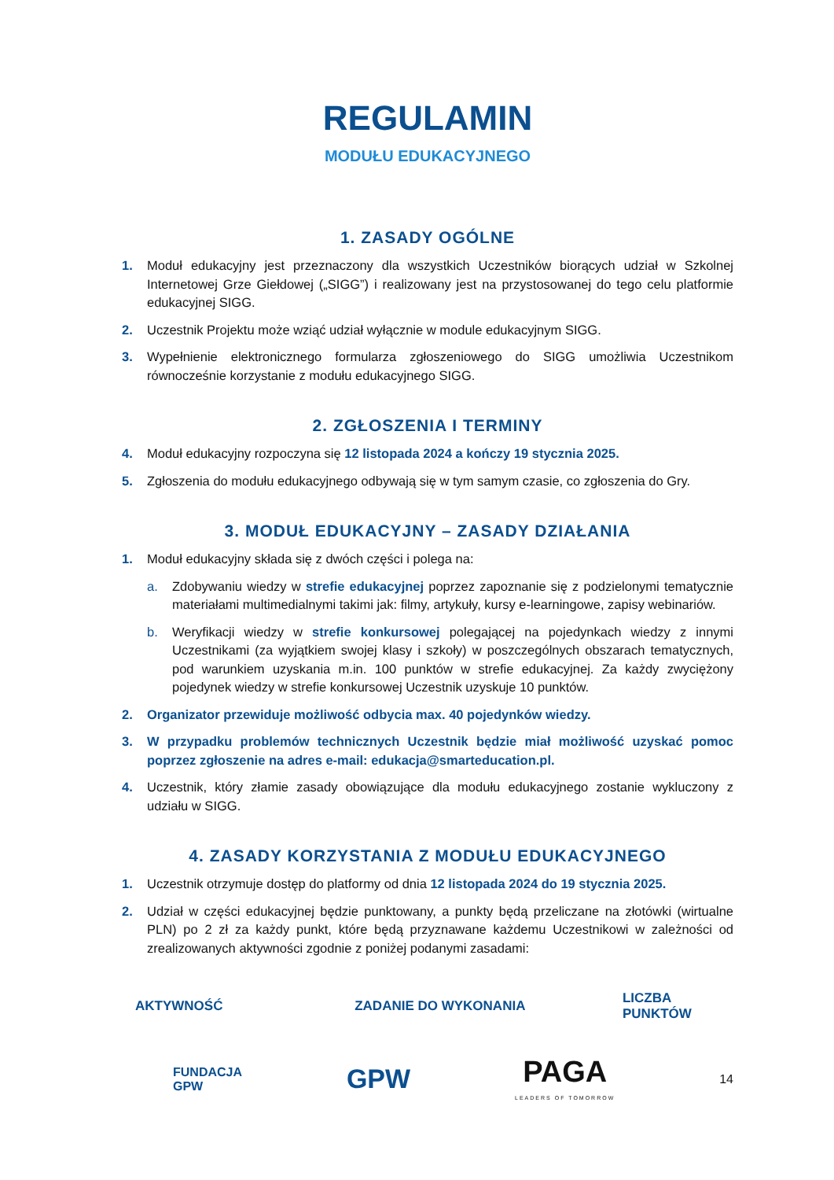REGULAMIN
MODUŁU EDUKACYJNEGO
1. ZASADY OGÓLNE
1. Moduł edukacyjny jest przeznaczony dla wszystkich Uczestników biorących udział w Szkolnej Internetowej Grze Giełdowej („SIGG”) i realizowany jest na przystosowanej do tego celu platformie edukacyjnej SIGG.
2. Uczestnik Projektu może wziąć udział wyłącznie w module edukacyjnym SIGG.
3. Wypełnienie elektronicznego formularza zgłoszeniowego do SIGG umożliwia Uczestnikom równocześnie korzystanie z modułu edukacyjnego SIGG.
2. ZGŁOSZENIA I TERMINY
4. Moduł edukacyjny rozpoczyna się 12 listopada 2024 a kończy 19 stycznia 2025.
5. Zgłoszenia do modułu edukacyjnego odbywają się w tym samym czasie, co zgłoszenia do Gry.
3. MODUŁ EDUKACYJNY – ZASADY DZIAŁANIA
1. Moduł edukacyjny składa się z dwóch części i polega na:
a. Zdobywaniu wiedzy w strefie edukacyjnej poprzez zapoznanie się z podzielonymi tematycznie materiałami multimedialnymi takimi jak: filmy, artykuły, kursy e-learningowe, zapisy webinariów.
b. Weryfikacji wiedzy w strefie konkursowej polegającej na pojedynkach wiedzy z innymi Uczestnikami (za wyjątkiem swojej klasy i szkoły) w poszczególnych obszarach tematycznych, pod warunkiem uzyskania m.in. 100 punktów w strefie edukacyjnej. Za każdy zwyciężony pojedynek wiedzy w strefie konkursowej Uczestnik uzyskuje 10 punktów.
2. Organizator przewiduje możliwość odbycia max. 40 pojedynków wiedzy.
3. W przypadku problemów technicznych Uczestnik będzie miał możliwość uzyskać pomoc poprzez zgłoszenie na adres e-mail: edukacja@smarteducation.pl.
4. Uczestnik, który złamie zasady obowiązujące dla modułu edukacyjnego zostanie wykluczony z udziału w SIGG.
4. ZASADY KORZYSTANIA Z MODUŁU EDUKACYJNEGO
1. Uczestnik otrzymuje dostęp do platformy od dnia 12 listopada 2024 do 19 stycznia 2025.
2. Udział w części edukacyjnej będzie punktowany, a punkty będą przeliczane na złotówki (wirtualne PLN) po 2 zł za każdy punkt, które będą przyznawane każdemu Uczestnikowi w zależności od zrealizowanych aktywności zgodnie z poniżej podanymi zasadami:
| AKTYWNOŚĆ | ZADANIE DO WYKONANIA | LICZBA PUNKTÓW |
| --- | --- | --- |
FUNDACJA
GPW GPW PAGA
LEADERS OF TOMORROW 14